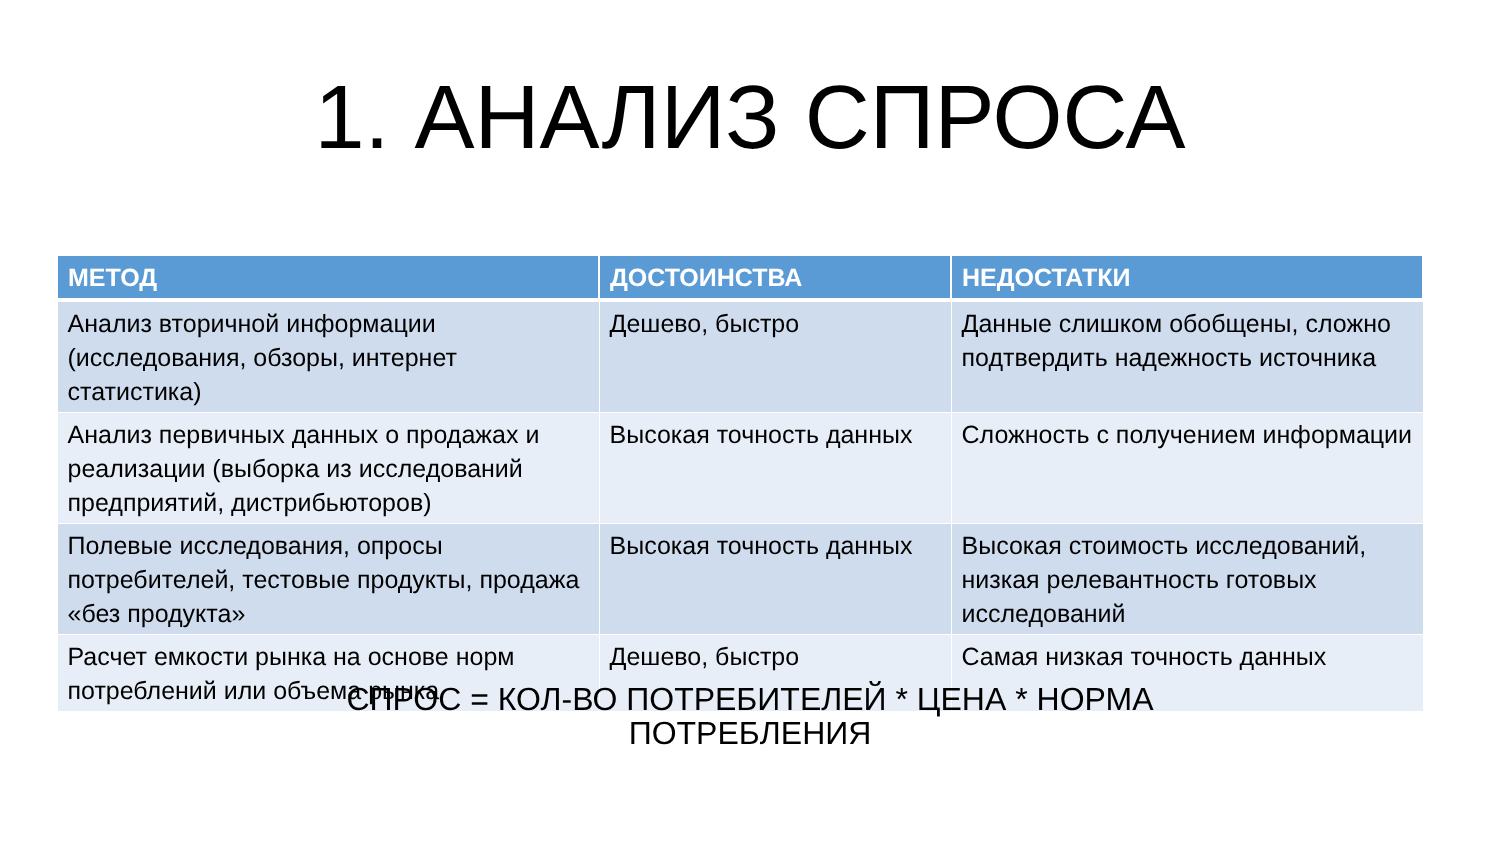1. АНАЛИЗ СПРОСА
| МЕТОД | ДОСТОИНСТВА | НЕДОСТАТКИ |
| --- | --- | --- |
| Анализ вторичной информации (исследования, обзоры, интернет статистика) | Дешево, быстро | Данные слишком обобщены, сложно подтвердить надежность источника |
| Анализ первичных данных о продажах и реализации (выборка из исследований предприятий, дистрибьюторов) | Высокая точность данных | Сложность с получением информации |
| Полевые исследования, опросы потребителей, тестовые продукты, продажа «без продукта» | Высокая точность данных | Высокая стоимость исследований, низкая релевантность готовых исследований |
| Расчет емкости рынка на основе норм потреблений или объема рынка | Дешево, быстро | Самая низкая точность данных |
СПРОС = КОЛ-ВО ПОТРЕБИТЕЛЕЙ * ЦЕНА * НОРМА
ПОТРЕБЛЕНИЯ